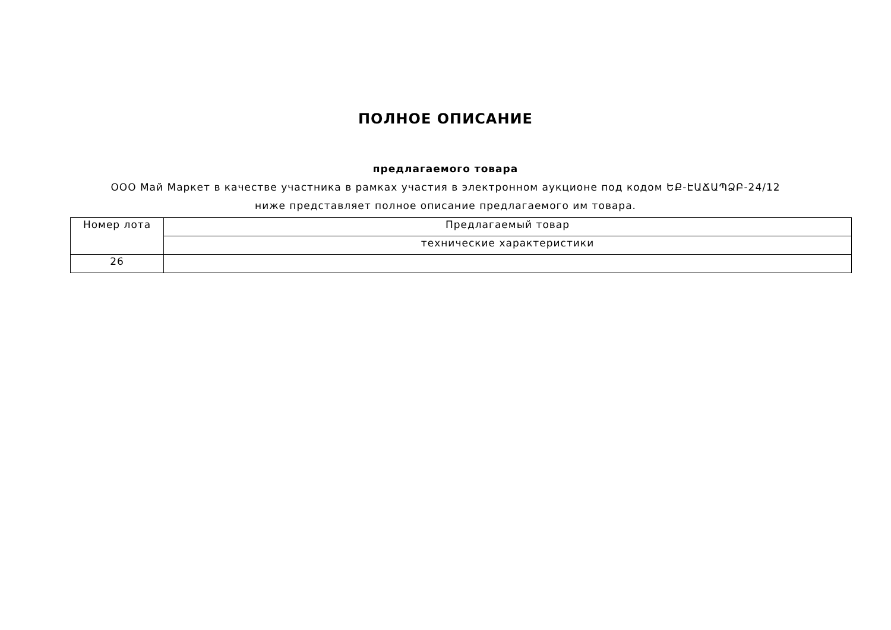ПОЛНОЕ ОПИСАНИЕ
предлагаемого товара
ООО Май Маркет в качестве участника в рамках участия в электронном аукционе под кодом ԵՔ-ԷԱՃԱՊՁԲ-24/12 ниже представляет полное описание предлагаемого им товара.
| Номер лота | Предлагаемый товар |
| --- | --- |
| | технические характеристики |
| 26 | |